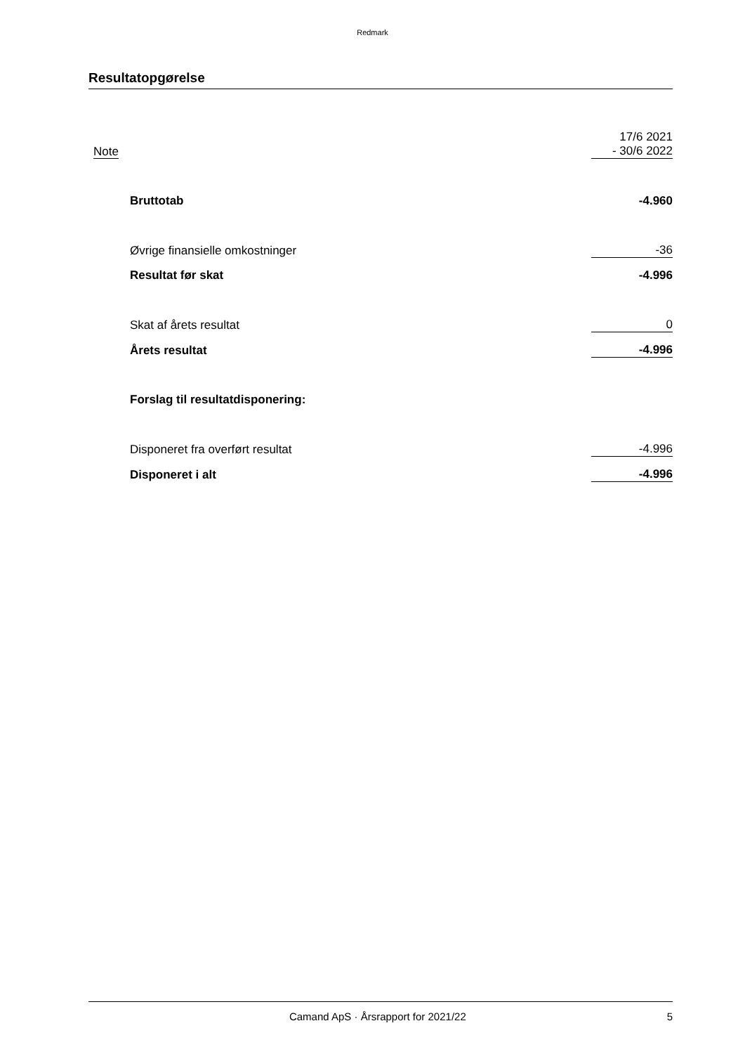Redmark
Resultatopgørelse
| Note | | 17/6 2021 - 30/6 2022 |
| | Bruttotab | -4.960 |
| | Øvrige finansielle omkostninger | -36 |
| | Resultat før skat | -4.996 |
| | Skat af årets resultat | 0 |
| | Årets resultat | -4.996 |
| | Forslag til resultatdisponering: | |
| | Disponeret fra overført resultat | -4.996 |
| | Disponeret i alt | -4.996 |
Camand ApS · Årsrapport for 2021/22 5